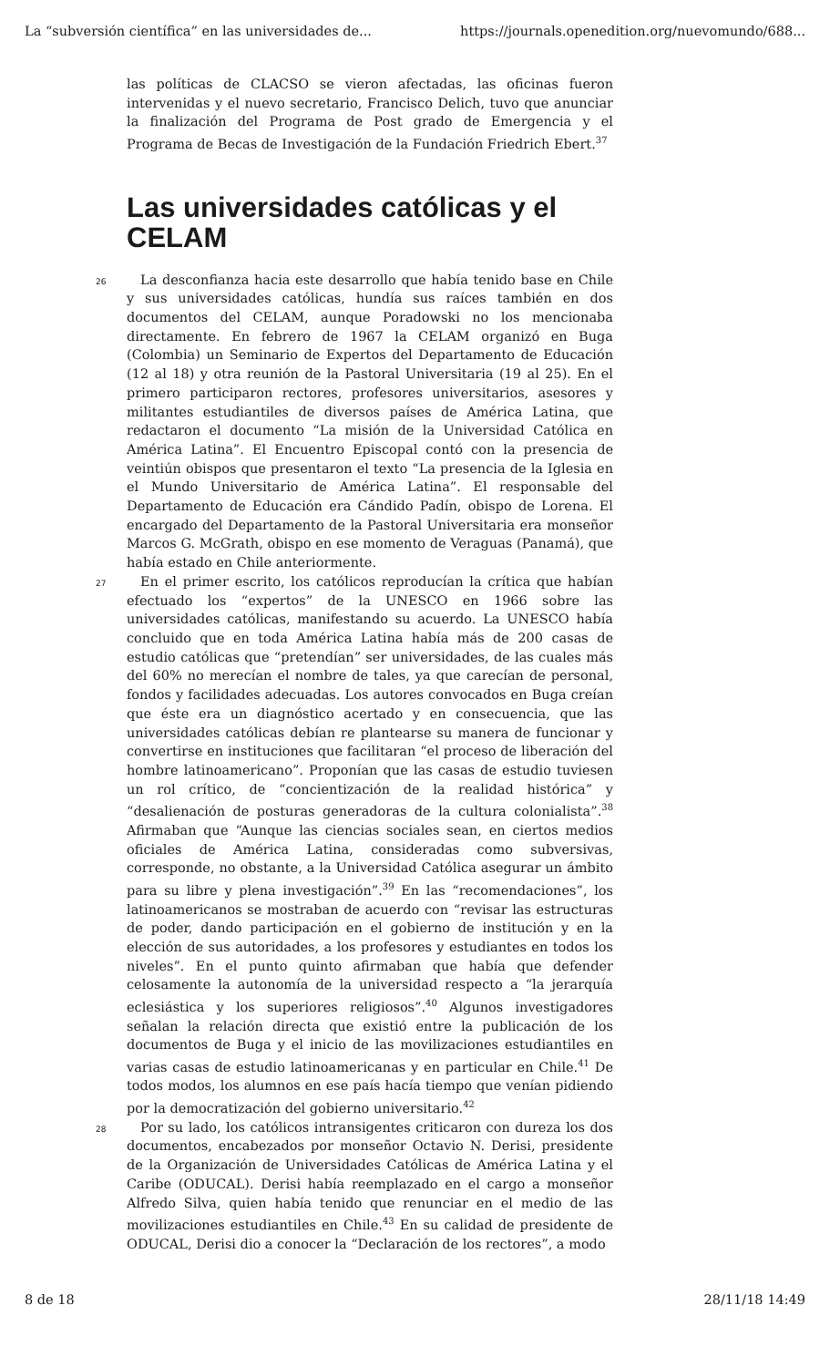La “subversión científica” en las universidades de... https://journals.openedition.org/nuevomundo/688...
las políticas de CLACSO se vieron afectadas, las oficinas fueron intervenidas y el nuevo secretario, Francisco Delich, tuvo que anunciar la finalización del Programa de Post grado de Emergencia y el Programa de Becas de Investigación de la Fundación Friedrich Ebert.<sup>37</sup>
Las universidades católicas y el CELAM
26 La desconfianza hacia este desarrollo que había tenido base en Chile y sus universidades católicas, hundía sus raíces también en dos documentos del CELAM, aunque Poradowski no los mencionaba directamente. En febrero de 1967 la CELAM organizó en Buga (Colombia) un Seminario de Expertos del Departamento de Educación (12 al 18) y otra reunión de la Pastoral Universitaria (19 al 25). En el primero participaron rectores, profesores universitarios, asesores y militantes estudiantiles de diversos países de América Latina, que redactaron el documento “La misión de la Universidad Católica en América Latina”. El Encuentro Episcopal contó con la presencia de veintiún obispos que presentaron el texto “La presencia de la Iglesia en el Mundo Universitario de América Latina”. El responsable del Departamento de Educación era Cándido Padín, obispo de Lorena. El encargado del Departamento de la Pastoral Universitaria era monseñor Marcos G. McGrath, obispo en ese momento de Veraguas (Panamá), que había estado en Chile anteriormente.
27 En el primer escrito, los católicos reproducían la crítica que habían efectuado los “expertos” de la UNESCO en 1966 sobre las universidades católicas, manifestando su acuerdo. La UNESCO había concluido que en toda América Latina había más de 200 casas de estudio católicas que “pretendían” ser universidades, de las cuales más del 60% no merecían el nombre de tales, ya que carecían de personal, fondos y facilidades adecuadas. Los autores convocados en Buga creían que éste era un diagnóstico acertado y en consecuencia, que las universidades católicas debían re plantearse su manera de funcionar y convertirse en instituciones que facilitaran “el proceso de liberación del hombre latinoamericano”. Proponían que las casas de estudio tuviesen un rol crítico, de “concientización de la realidad histórica” y “desalienación de posturas generadoras de la cultura colonialista”.<sup>38</sup> Afirmaban que “Aunque las ciencias sociales sean, en ciertos medios oficiales de América Latina, consideradas como subversivas, corresponde, no obstante, a la Universidad Católica asegurar un ámbito para su libre y plena investigación”.<sup>39</sup> En las “recomendaciones”, los latinoamericanos se mostraban de acuerdo con “revisar las estructuras de poder, dando participación en el gobierno de institución y en la elección de sus autoridades, a los profesores y estudiantes en todos los niveles”. En el punto quinto afirmaban que había que defender celosamente la autonomía de la universidad respecto a “la jerarquía eclesiástica y los superiores religiosos”.<sup>40</sup> Algunos investigadores señalan la relación directa que existió entre la publicación de los documentos de Buga y el inicio de las movilizaciones estudiantiles en varias casas de estudio latinoamericanas y en particular en Chile.<sup>41</sup> De todos modos, los alumnos en ese país hacía tiempo que venían pidiendo por la democratización del gobierno universitario.<sup>42</sup>
28 Por su lado, los católicos intransigentes criticaron con dureza los dos documentos, encabezados por monseñor Octavio N. Derisi, presidente de la Organización de Universidades Católicas de América Latina y el Caribe (ODUCAL). Derisi había reemplazado en el cargo a monseñor Alfredo Silva, quien había tenido que renunciar en el medio de las movilizaciones estudiantiles en Chile.<sup>43</sup> En su calidad de presidente de ODUCAL, Derisi dio a conocer la “Declaración de los rectores”, a modo
8 de 18 28/11/18 14:49